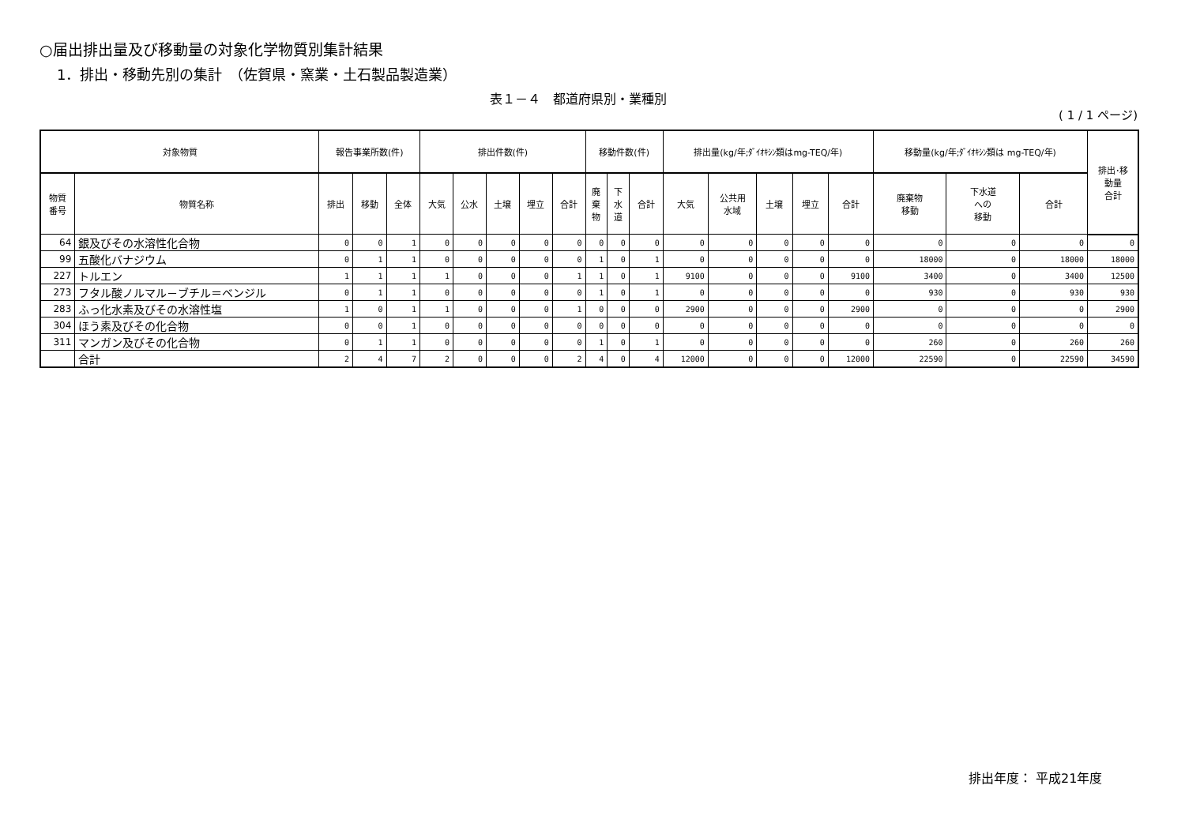○届出排出量及び移動量の対象化学物質別集計結果
1．排出・移動先別の集計　（佐賀県・窯業・土石製品製造業）
表１－４　都道府県別・業種別
( 1 / 1 ページ)
| 対象物質 | | 報告事業所数(件) | | | 排出件数(件) | | | | | 移動件数(件) | | | 排出量(kg/年;ﾀﾞｲｵｷｼﾝ類はmg-TEQ/年) | | | | | 移動量(kg/年;ﾀﾞｲｵｷｼﾝ類は mg-TEQ/年) | | | 排出･移 動量 合計 |
| --- | --- | --- | --- | --- | --- | --- | --- | --- | --- | --- | --- | --- | --- | --- | --- | --- | --- | --- | --- | --- | --- |
| 物質 番号 | 物質名称 | 排出 | 移動 | 全体 | 大気 | 公水 | 土壌 | 埋立 | 合計 | 廃 棄 物 | 下 水 道 | 合計 | 大気 | 公共用 水域 | 土壌 | 埋立 | 合計 | 廃棄物 移動 | 下水道 への 移動 | 合計 | |
| 64 | 銀及びその水溶性化合物 | 0 | 0 | 1 | 0 | 0 | 0 | 0 | 0 | 0 | 0 | 0 | 0 | 0 | 0 | 0 | 0 | 0 | 0 | 0 | 0 |
| 99 | 五酸化バナジウム | 0 | 1 | 1 | 0 | 0 | 0 | 0 | 0 | 1 | 0 | 1 | 0 | 0 | 0 | 0 | 0 | 18000 | 0 | 18000 | 18000 |
| 227 | トルエン | 1 | 1 | 1 | 1 | 0 | 0 | 0 | 1 | 1 | 0 | 1 | 9100 | 0 | 0 | 0 | 9100 | 3400 | 0 | 3400 | 12500 |
| 273 | フタル酸ノルマル－ブチル＝ベンジル | 0 | 1 | 1 | 0 | 0 | 0 | 0 | 0 | 1 | 0 | 1 | 0 | 0 | 0 | 0 | 0 | 930 | 0 | 930 | 930 |
| 283 | ふっ化水素及びその水溶性塩 | 1 | 0 | 1 | 1 | 0 | 0 | 0 | 1 | 0 | 0 | 0 | 2900 | 0 | 0 | 0 | 2900 | 0 | 0 | 0 | 2900 |
| 304 | ほう素及びその化合物 | 0 | 0 | 1 | 0 | 0 | 0 | 0 | 0 | 0 | 0 | 0 | 0 | 0 | 0 | 0 | 0 | 0 | 0 | 0 | 0 |
| 311 | マンガン及びその化合物 | 0 | 1 | 1 | 0 | 0 | 0 | 0 | 0 | 1 | 0 | 1 | 0 | 0 | 0 | 0 | 0 | 260 | 0 | 260 | 260 |
| | 合計 | 2 | 4 | 7 | 2 | 0 | 0 | 0 | 2 | 4 | 0 | 4 | 12000 | 0 | 0 | 0 | 12000 | 22590 | 0 | 22590 | 34590 |
排出年度： 平成21年度